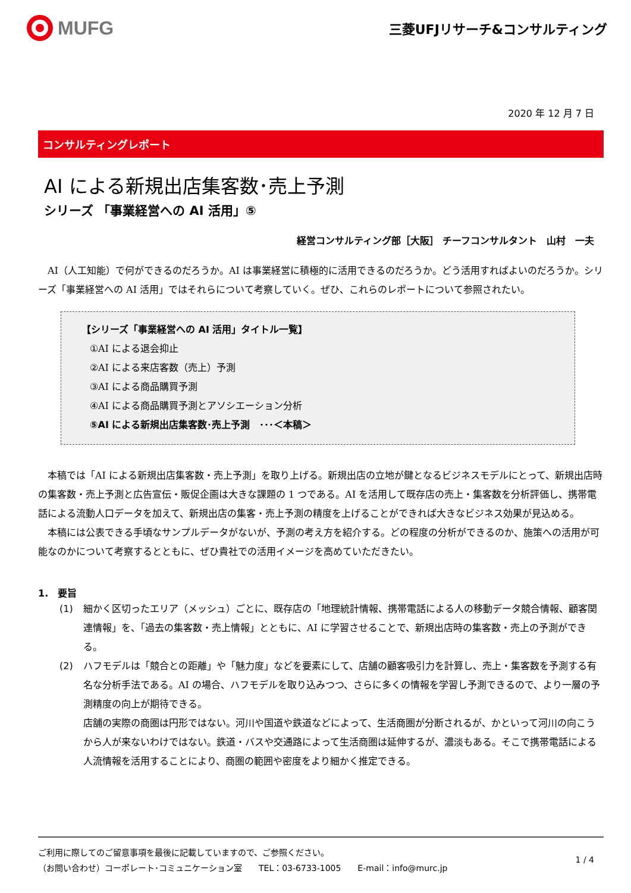MUFG
三菱UFJリサーチ&コンサルティング
2020 年 12 月 7 日
コンサルティングレポート
AI による新規出店集客数･売上予測
シリーズ 「事業経営への AI 活用」⑤
経営コンサルティング部［大阪］ チーフコンサルタント　山村　一夫
　AI（人工知能）で何ができるのだろうか。AI は事業経営に積極的に活用できるのだろうか。どう活用すればよいのだろうか。シリーズ「事業経営への AI 活用」ではそれらについて考察していく。ぜひ、これらのレポートについて参照されたい。
【シリーズ「事業経営への AI 活用」タイトル一覧】
①AI による退会抑止
②AI による来店客数（売上）予測
③AI による商品購買予測
④AI による商品購買予測とアソシエーション分析
⑤AI による新規出店集客数･売上予測　･･･＜本稿＞
　本稿では「AI による新規出店集客数・売上予測」を取り上げる。新規出店の立地が鍵となるビジネスモデルにとって、新規出店時の集客数・売上予測と広告宣伝・販促企画は大きな課題の 1 つである。AI を活用して既存店の売上・集客数を分析評価し、携帯電話による流動人口データを加えて、新規出店の集客・売上予測の精度を上げることができれば大きなビジネス効果が見込める。
　本稿には公表できる手頃なサンプルデータがないが、予測の考え方を紹介する。どの程度の分析ができるのか、施策への活用が可能なのかについて考察するとともに、ぜひ貴社での活用イメージを高めていただきたい。
1.　要旨
(1) 細かく区切ったエリア（メッシュ）ごとに、既存店の「地理統計情報、携帯電話による人の移動データ競合情報、顧客関連情報」を、「過去の集客数・売上情報」とともに、AI に学習させることで、新規出店時の集客数・売上の予測ができる。
(2) ハフモデルは「競合との距離」や「魅力度」などを要素にして、店舗の顧客吸引力を計算し、売上・集客数を予測する有名な分析手法である。AI の場合、ハフモデルを取り込みつつ、さらに多くの情報を学習し予測できるので、より一層の予測精度の向上が期待できる。
店舗の実際の商圏は円形ではない。河川や国道や鉄道などによって、生活商圏が分断されるが、かといって河川の向こうから人が来ないわけではない。鉄道・バスや交通路によって生活商圏は延伸するが、濃淡もある。そこで携帯電話による人流情報を活用することにより、商圏の範囲や密度をより細かく推定できる。
ご利用に際してのご留意事項を最後に記載していますので、ご参照ください。
（お問い合わせ）コーポレート･コミュニケーション室　　TEL：03-6733-1005　　E-mail：info@murc.jp
1 / 4